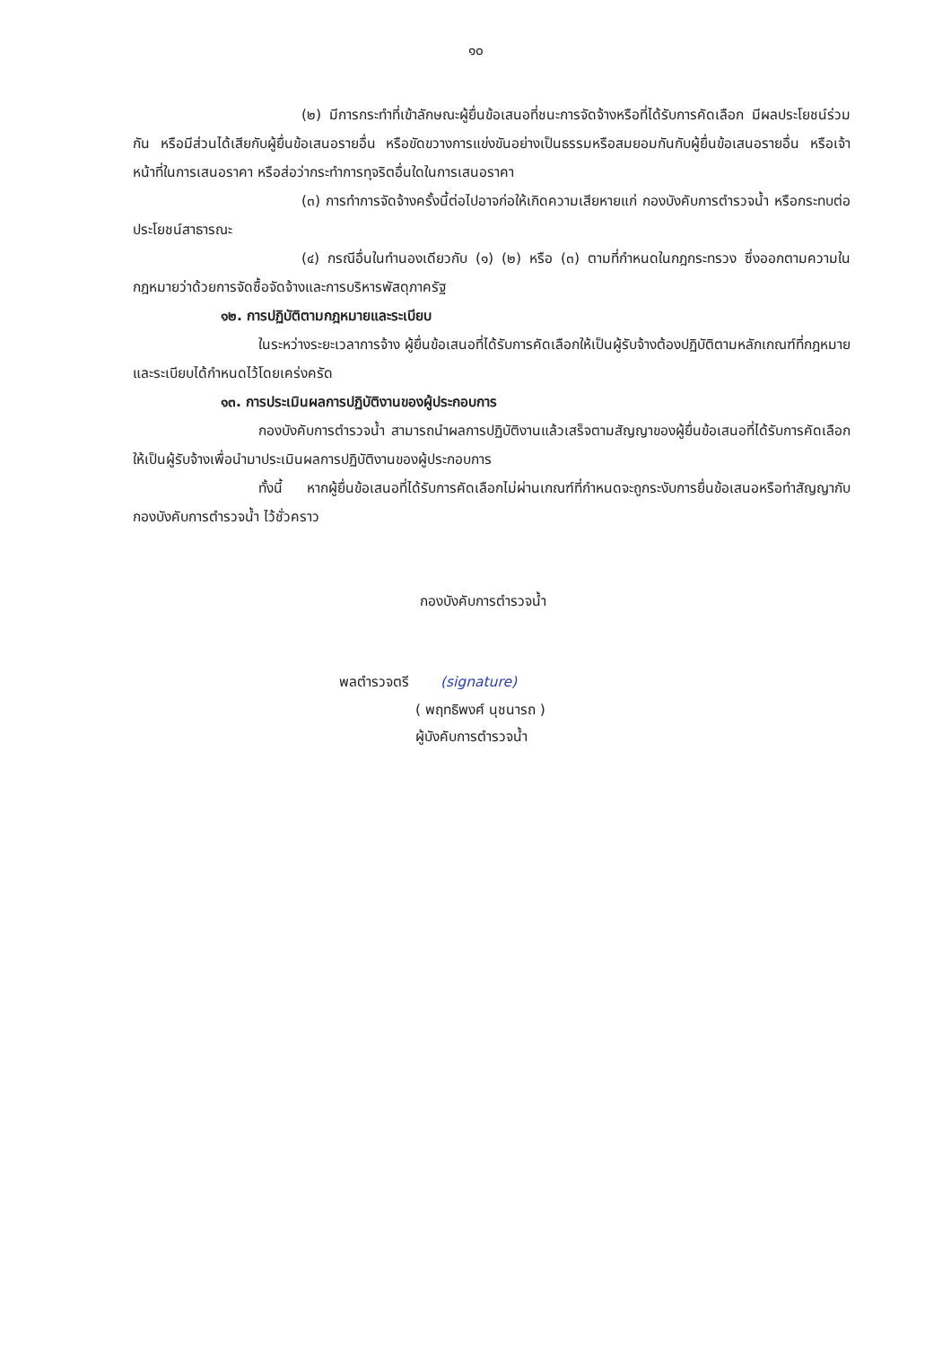๑๐
(๒) มีการกระทำที่เข้าลักษณะผู้ยื่นข้อเสนอที่ชนะการจัดจ้างหรือที่ได้รับการคัดเลือก มีผลประโยชน์ร่วมกัน หรือมีส่วนได้เสียกับผู้ยื่นข้อเสนอรายอื่น หรือขัดขวางการแข่งขันอย่างเป็นธรรมหรือสมยอมกันกับผู้ยื่นข้อเสนอรายอื่น หรือเจ้าหน้าที่ในการเสนอราคา หรือส่อว่ากระทำการทุจริตอื่นใดในการเสนอราคา
(๓) การทำการจัดจ้างครั้งนี้ต่อไปอาจก่อให้เกิดความเสียหายแก่ กองบังคับการตำรวจน้ำ หรือกระทบต่อประโยชน์สาธารณะ
(๔) กรณีอื่นในทำนองเดียวกับ (๑) (๒) หรือ (๓) ตามที่กำหนดในกฎกระทรวง ซึ่งออกตามความในกฎหมายว่าด้วยการจัดซื้อจัดจ้างและการบริหารพัสดุภาครัฐ
๑๒. การปฏิบัติตามกฎหมายและระเบียบ
ในระหว่างระยะเวลาการจ้าง ผู้ยื่นข้อเสนอที่ได้รับการคัดเลือกให้เป็นผู้รับจ้างต้องปฏิบัติตามหลักเกณฑ์ที่กฎหมายและระเบียบได้กำหนดไว้โดยเคร่งครัด
๑๓. การประเมินผลการปฏิบัติงานของผู้ประกอบการ
กองบังคับการตำรวจน้ำ สามารถนำผลการปฏิบัติงานแล้วเสร็จตามสัญญาของผู้ยื่นข้อเสนอที่ได้รับการคัดเลือกให้เป็นผู้รับจ้างเพื่อนำมาประเมินผลการปฏิบัติงานของผู้ประกอบการ
ทั้งนี้ หากผู้ยื่นข้อเสนอที่ได้รับการคัดเลือกไม่ผ่านเกณฑ์ที่กำหนดจะถูกระงับการยื่นข้อเสนอหรือทำสัญญากับ กองบังคับการตำรวจน้ำ ไว้ชั่วคราว
กองบังคับการตำรวจน้ำ
พลตำรวจตรี (signature)
( พฤทธิพงศ์ นุชนารถ )
ผู้บังคับการตำรวจน้ำ